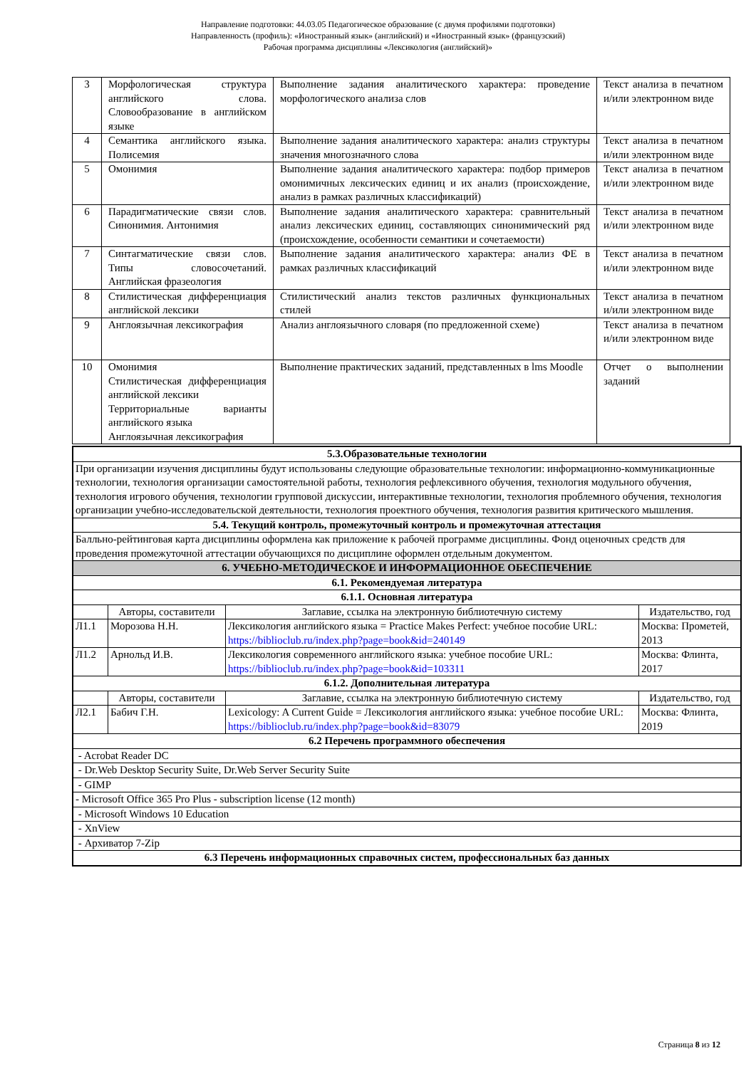Направление подготовки: 44.03.05 Педагогическое образование (с двумя профилями подготовки)
Направленность (профиль): «Иностранный язык» (английский) и «Иностранный язык» (французский)
Рабочая программа дисциплины «Лексикология (английский)»
| 3 | Морфологическая структура английского слова. Словообразование в английском языке | Выполнение задания аналитического характера: проведение морфологического анализа слов | Текст анализа в печатном и/или электронном виде |
| 4 | Семантика английского языка. Полисемия | Выполнение задания аналитического характера: анализ структуры значения многозначного слова | Текст анализа в печатном и/или электронном виде |
| 5 | Омонимия | Выполнение задания аналитического характера: подбор примеров омонимичных лексических единиц и их анализ (происхождение, анализ в рамках различных классификаций) | Текст анализа в печатном и/или электронном виде |
| 6 | Парадигматические связи слов. Синонимия. Антонимия | Выполнение задания аналитического характера: сравнительный анализ лексических единиц, составляющих синонимический ряд (происхождение, особенности семантики и сочетаемости) | Текст анализа в печатном и/или электронном виде |
| 7 | Синтагматические связи слов. Типы словосочетаний. Английская фразеология | Выполнение задания аналитического характера: анализ ФЕ в рамках различных классификаций | Текст анализа в печатном и/или электронном виде |
| 8 | Стилистическая дифференциация английской лексики | Стилистический анализ текстов различных функциональных стилей | Текст анализа в печатном и/или электронном виде |
| 9 | Англоязычная лексикография | Анализ англоязычного словаря (по предложенной схеме) | Текст анализа в печатном и/или электронном виде |
| 10 | Омонимия Стилистическая дифференциация английской лексики Территориальные варианты английского языка Англоязычная лексикография | Выполнение практических заданий, представленных в lms Moodle | Отчет о выполнении заданий |
| 5.3.Образовательные технологии | | | |
| При организации изучения дисциплины будут использованы следующие образовательные технологии: информационно-коммуникационные технологии, технология организации самостоятельной работы, технология рефлексивного обучения, технология модульного обучения, технология игрового обучения, технологии групповой дискуссии, интерактивные технологии, технология проблемного обучения, технология организации учебно-исследовательской деятельности, технология проектного обучения, технология развития критического мышления. | | | |
| 5.4. Текущий контроль, промежуточный контроль и промежуточная аттестация | | | |
| Балльно-рейтинговая карта дисциплины оформлена как приложение к рабочей программе дисциплины. Фонд оценочных средств для проведения промежуточной аттестации обучающихся по дисциплине оформлен отдельным документом. | | | |
| 6. УЧЕБНО-МЕТОДИЧЕСКОЕ И ИНФОРМАЦИОННОЕ ОБЕСПЕЧЕНИЕ | | | |
| 6.1. Рекомендуемая литература | | | |
| 6.1.1. Основная литература | | | |
| | Авторы, составители | Заглавие, ссылка на электронную библиотечную систему | Издательство, год |
| Л1.1 | Морозова Н.Н. | Лексикология английского языка = Practice Makes Perfect: учебное пособие URL: https://biblioclub.ru/index.php?page=book&id=240149 | Москва: Прометей, 2013 |
| Л1.2 | Арнольд И.В. | Лексикология современного английского языка: учебное пособие URL: https://biblioclub.ru/index.php?page=book&id=103311 | Москва: Флинта, 2017 |
| 6.1.2. Дополнительная литература | | | |
| | Авторы, составители | Заглавие, ссылка на электронную библиотечную систему | Издательство, год |
| Л2.1 | Бабич Г.Н. | Lexicology: A Current Guide = Лексикология английского языка: учебное пособие URL: https://biblioclub.ru/index.php?page=book&id=83079 | Москва: Флинта, 2019 |
| 6.2 Перечень программного обеспечения | | | |
| - Acrobat Reader DC | | | |
| - Dr.Web Desktop Security Suite, Dr.Web Server Security Suite | | | |
| - GIMP | | | |
| - Microsoft Office 365 Pro Plus - subscription license (12 month) | | | |
| - Microsoft Windows 10 Education | | | |
| - XnView | | | |
| - Архиватор 7-Zip | | | |
| 6.3 Перечень информационных справочных систем, профессиональных баз данных | | | |
Страница 8 из 12